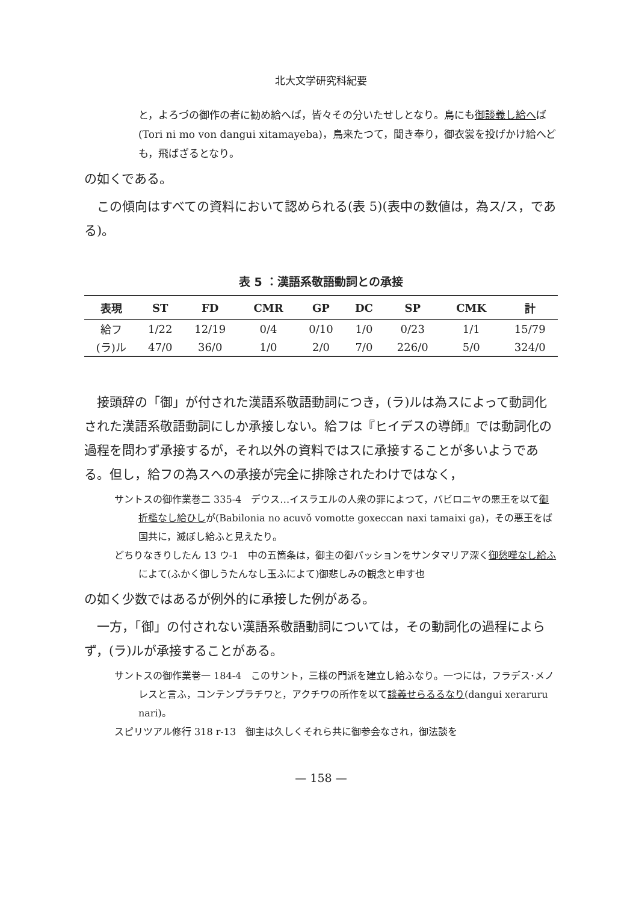北大文学研究科紀要
と，よろづの御作の者に勧め給へば，皆々その分いたせしとなり。鳥にも御談義し給へば(Tori ni mo von dangui xitamayeba)，鳥来たつて，聞き奉り，御衣裳を投げかけ給へども，飛ばざるとなり。
の如くである。
この傾向はすべての資料において認められる(表 5)(表中の数値は，為ス/ス，である)。
表 5 ：漢語系敬語動詞との承接
| 表現 | ST | FD | CMR | GP | DC | SP | CMK | 計 |
| --- | --- | --- | --- | --- | --- | --- | --- | --- |
| 給フ | 1/22 | 12/19 | 0/4 | 0/10 | 1/0 | 0/23 | 1/1 | 15/79 |
| (ラ)ル | 47/0 | 36/0 | 1/0 | 2/0 | 7/0 | 226/0 | 5/0 | 324/0 |
接頭辞の「御」が付された漢語系敬語動詞につき，(ラ)ルは為スによって動詞化された漢語系敬語動詞にしか承接しない。給フは『ヒイデスの導師』では動詞化の過程を問わず承接するが，それ以外の資料ではスに承接することが多いようである。但し，給フの為スへの承接が完全に排除されたわけではなく，
サントスの御作業巻二 335-4　デウス…イスラエルの人衆の罪によつて，バビロニヤの悪王を以て御折檻なし給ひしが(Babilonia no acuvǒ vomotte goxeccan naxi tamaixi ga)，その悪王をば国共に，滅ぼし給ふと見えたり。
どちりなきりしたん 13 ウ-1　中の五箇条は，御主の御パッションをサンタマリア深く御愁嘆なし給ふによて(ふかく御しうたんなし玉ふによて)御悲しみの観念と申す也
の如く少数ではあるが例外的に承接した例がある。
一方，「御」の付されない漢語系敬語動詞については，その動詞化の過程によらず，(ラ)ルが承接することがある。
サントスの御作業巻一 184-4　このサント，三様の門派を建立し給ふなり。一つには，フラデス･メノレスと言ふ，コンテンプラチワと，アクチワの所作を以て談義せらるるなり(dangui xeraruru nari)。
スピリツアル修行 318 r-13　御主は久しくそれら共に御参会なされ，御法談を
— 158 —